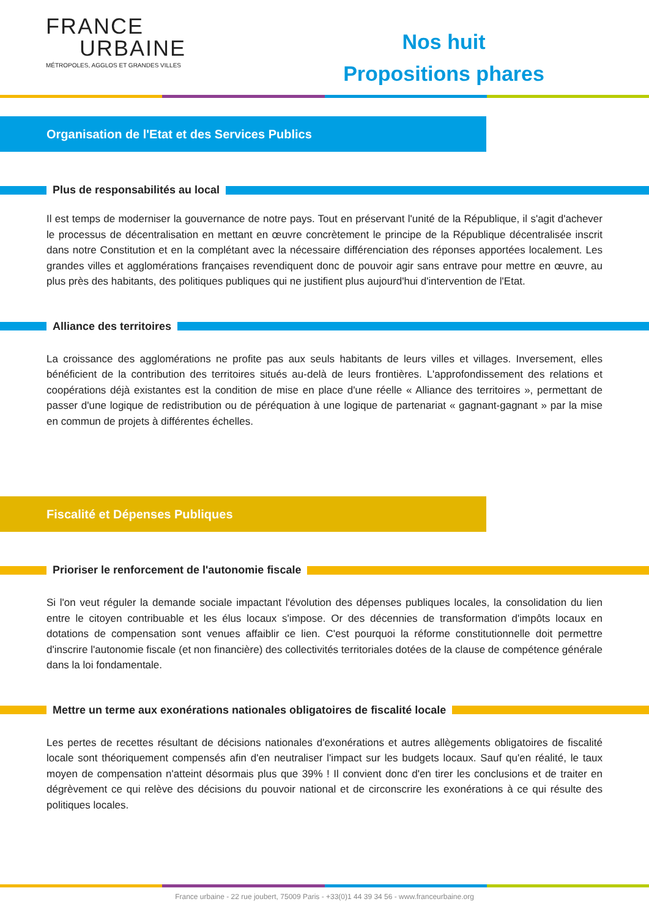FRANCE
URBAINE
MÉTROPOLES, AGGLOS ET GRANDES VILLES
Nos huit
Propositions phares
Organisation de l'Etat et des Services Publics
Plus de responsabilités au local
Il est temps de moderniser la gouvernance de notre pays. Tout en préservant l'unité de la République, il s'agit d'achever le processus de décentralisation en mettant en œuvre concrètement le principe de la République décentralisée inscrit dans notre Constitution et en la complétant avec la nécessaire différenciation des réponses apportées localement. Les grandes villes et agglomérations françaises revendiquent donc de pouvoir agir sans entrave pour mettre en œuvre, au plus près des habitants, des politiques publiques qui ne justifient plus aujourd'hui d'intervention de l'Etat.
Alliance des territoires
La croissance des agglomérations ne profite pas aux seuls habitants de leurs villes et villages. Inversement, elles bénéficient de la contribution des territoires situés au-delà de leurs frontières. L'approfondissement des relations et coopérations déjà existantes est la condition de mise en place d'une réelle « Alliance des territoires », permettant de passer d'une logique de redistribution ou de péréquation à une logique de partenariat « gagnant-gagnant » par la mise en commun de projets à différentes échelles.
Fiscalité et Dépenses Publiques
Prioriser le renforcement de l'autonomie fiscale
Si l'on veut réguler la demande sociale impactant l'évolution des dépenses publiques locales, la consolidation du lien entre le citoyen contribuable et les élus locaux s'impose. Or des décennies de transformation d'impôts locaux en dotations de compensation sont venues affaiblir ce lien. C'est pourquoi la réforme constitutionnelle doit permettre d'inscrire l'autonomie fiscale (et non financière) des collectivités territoriales dotées de la clause de compétence générale dans la loi fondamentale.
Mettre un terme aux exonérations nationales obligatoires de fiscalité locale
Les pertes de recettes résultant de décisions nationales d'exonérations et autres allègements obligatoires de fiscalité locale sont théoriquement compensés afin d'en neutraliser l'impact sur les budgets locaux. Sauf qu'en réalité, le taux moyen de compensation n'atteint désormais plus que 39% ! Il convient donc d'en tirer les conclusions et de traiter en dégrèvement ce qui relève des décisions du pouvoir national et de circonscrire les exonérations à ce qui résulte des politiques locales.
France urbaine - 22 rue joubert, 75009 Paris - +33(0)1 44 39 34 56 - www.franceurbaine.org